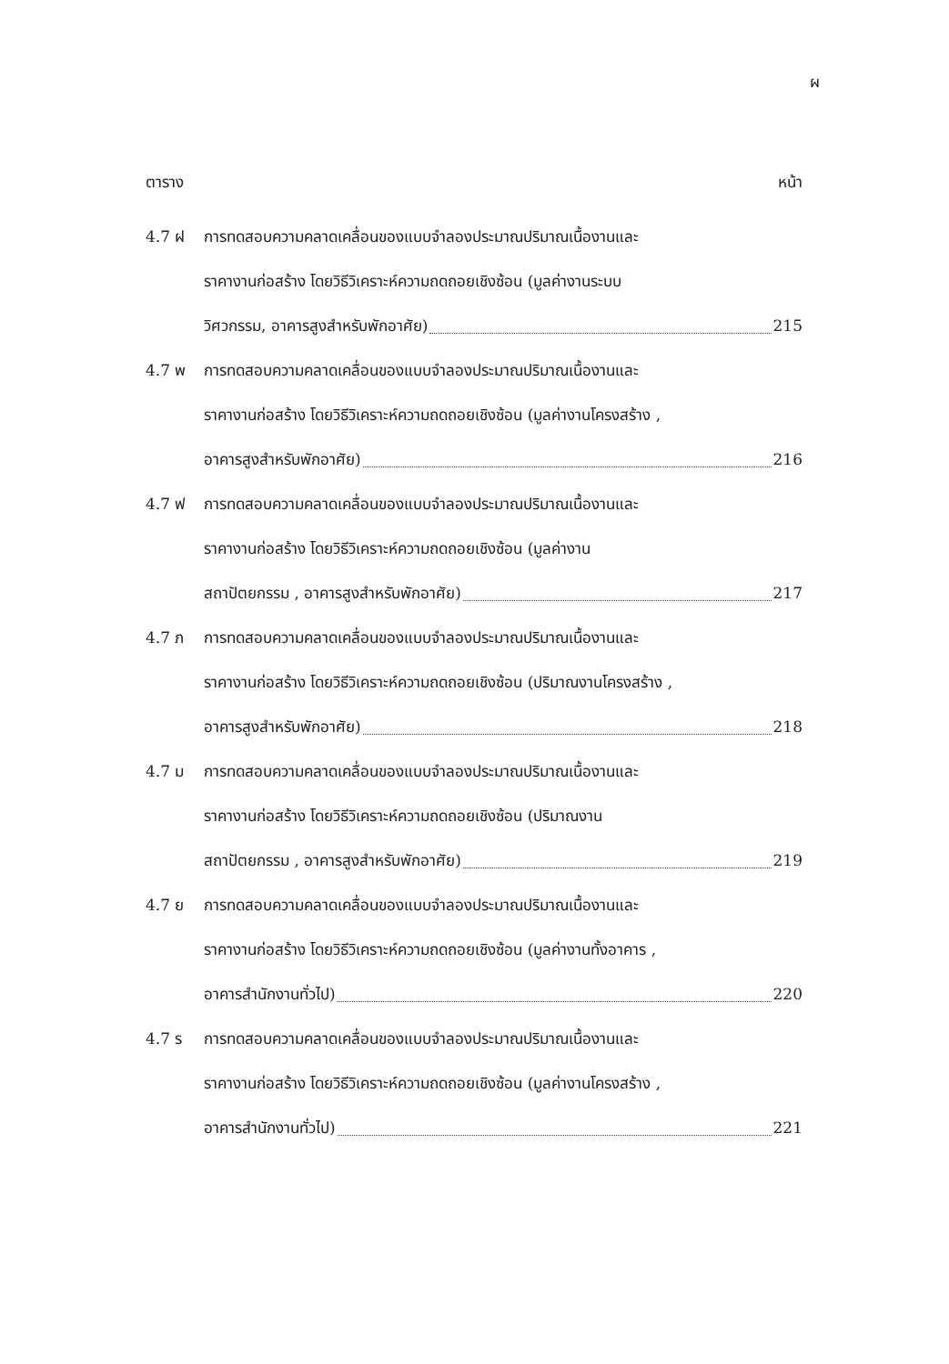ผ
ตาราง หน้า
4.7 ฝ การทดสอบความคลาดเคลื่อนของแบบจำลองประมาณปริมาณเนื้องานและ
ราคางานก่อสร้าง โดยวิธีวิเคราะห์ความถดถอยเชิงซ้อน (มูลค่างานระบบ
วิศวกรรม, อาคารสูงสำหรับพักอาศัย) 215
4.7 พ การทดสอบความคลาดเคลื่อนของแบบจำลองประมาณปริมาณเนื้องานและ
ราคางานก่อสร้าง โดยวิธีวิเคราะห์ความถดถอยเชิงซ้อน (มูลค่างานโครงสร้าง ,
อาคารสูงสำหรับพักอาศัย) 216
4.7 ฟ การทดสอบความคลาดเคลื่อนของแบบจำลองประมาณปริมาณเนื้องานและ
ราคางานก่อสร้าง โดยวิธีวิเคราะห์ความถดถอยเชิงซ้อน (มูลค่างาน
สถาปัตยกรรม , อาคารสูงสำหรับพักอาศัย) 217
4.7 ภ การทดสอบความคลาดเคลื่อนของแบบจำลองประมาณปริมาณเนื้องานและ
ราคางานก่อสร้าง โดยวิธีวิเคราะห์ความถดถอยเชิงซ้อน (ปริมาณงานโครงสร้าง ,
อาคารสูงสำหรับพักอาศัย) 218
4.7 ม การทดสอบความคลาดเคลื่อนของแบบจำลองประมาณปริมาณเนื้องานและ
ราคางานก่อสร้าง โดยวิธีวิเคราะห์ความถดถอยเชิงซ้อน (ปริมาณงาน
สถาปัตยกรรม , อาคารสูงสำหรับพักอาศัย) 219
4.7 ย การทดสอบความคลาดเคลื่อนของแบบจำลองประมาณปริมาณเนื้องานและ
ราคางานก่อสร้าง โดยวิธีวิเคราะห์ความถดถอยเชิงซ้อน (มูลค่างานทั้งอาคาร ,
อาคารสำนักงานทั่วไป) 220
4.7 ร การทดสอบความคลาดเคลื่อนของแบบจำลองประมาณปริมาณเนื้องานและ
ราคางานก่อสร้าง โดยวิธีวิเคราะห์ความถดถอยเชิงซ้อน (มูลค่างานโครงสร้าง ,
อาคารสำนักงานทั่วไป) 221